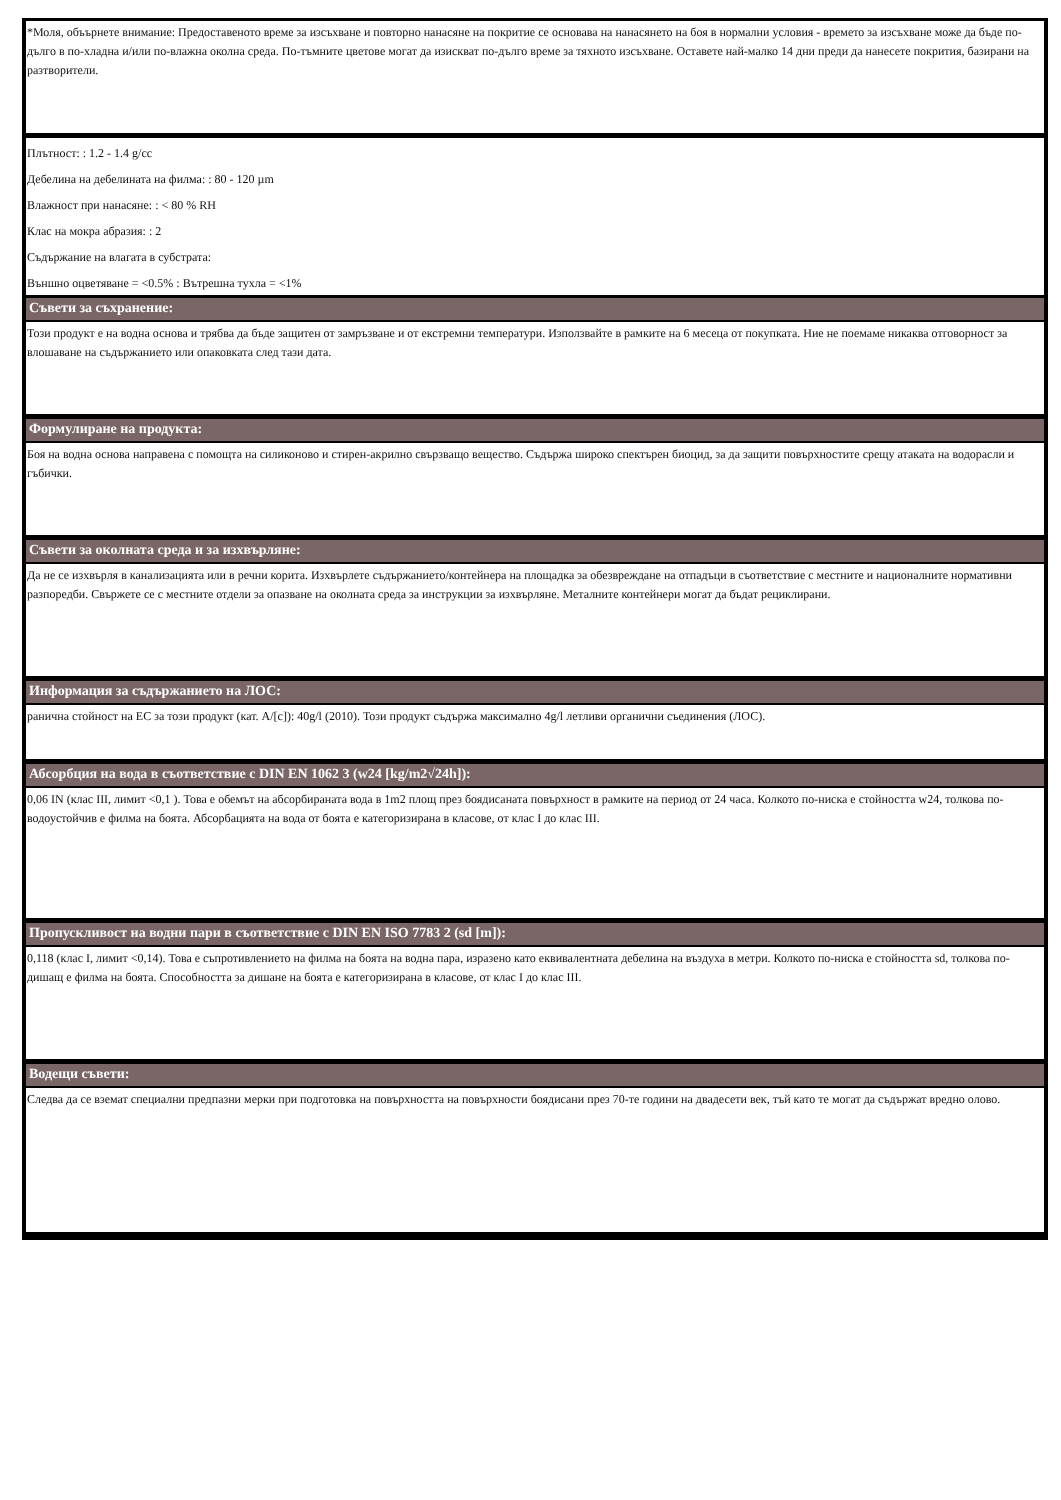*Моля, объърнете внимание: Предоставеното време за изсъхване и повторно нанасяне на покритие се основава на нанасянето на боя в нормални условия - времето за изсъхване може да бъде по-дълго в по-хладна и/или по-влажна околна среда. По-тъмните цветове могат да изискват по-дълго време за тяхното изсъхване. Оставете най-малко 14 дни преди да нанесете покрития, базирани на разтворители.
Плътност: : 1.2 - 1.4 g/cc
Дебелина на дебелината на филма: : 80 - 120 µm
Влажност при нанасяне: : < 80 % RH
Клас на мокра абразия: : 2
Съдържание на влагата в субстрата:
Външно оцветяване = <0.5% : Вътрешна тухла = <1%
Съвети за съхранение:
Този продукт е на водна основа и трябва да бъде защитен от замръзване и от екстремни температури. Използвайте в рамките на 6 месеца от покупката. Ние не поемаме никаква отговорност за влошаване на съдържанието или опаковката след тази дата.
Формулиране на продукта:
Боя на водна основа направена с помощта на силиконово и стирен-акрилно свързващо вещество. Съдържа широко спектърен биоцид, за да защити повърхностите срещу атаката на водорасли и гъбички.
Съвети за околната среда и за изхвърляне:
Да не се изхвърля в канализацията или в речни корита. Изхвърлете съдържанието/контейнера на площадка за обезвреждане на отпадъци в съответствие с местните и националните нормативни разпоредби. Свържете се с местните отдели за опазване на околната среда за инструкции за изхвърляне. Металните контейнери могат да бъдат рециклирани.
Информация за съдържанието на ЛОС:
ранична стойност на ЕС за този продукт (кат. A/[c]): 40g/l (2010). Този продукт съдържа максимално 4g/l летливи органични съединения (ЛОС).
Абсорбция на вода в съответствие с DIN EN 1062 3 (w24 [kg/m2√24h]):
0,06 IN (клас III, лимит <0,1 ). Това е обемът на абсорбираната вода в 1m2 площ през боядисаната повърхност в рамките на период от 24 часа. Колкото по-ниска е стойността w24, толкова по-водоустойчив е филма на боята. Абсорбацията на вода от боята е категоризирана в класове, от клас I до клас III.
Пропускливост на водни пари в съответствие с DIN EN ISO 7783 2 (sd [m]):
0,118 (клас I, лимит <0,14). Това е съпротивлението на филма на боята на водна пара, изразено като еквивалентната дебелина на въздуха в метри. Колкото по-ниска е стойността sd, толкова по-дишащ е филма на боята. Способността за дишане на боята е категоризирана в класове, от клас I до клас III.
Водещи съвети:
Следва да се вземат специални предпазни мерки при подготовка на повърхността на повърхности боядисани през 70-те години на двадесети век, тъй като те могат да съдържат вредно олово.